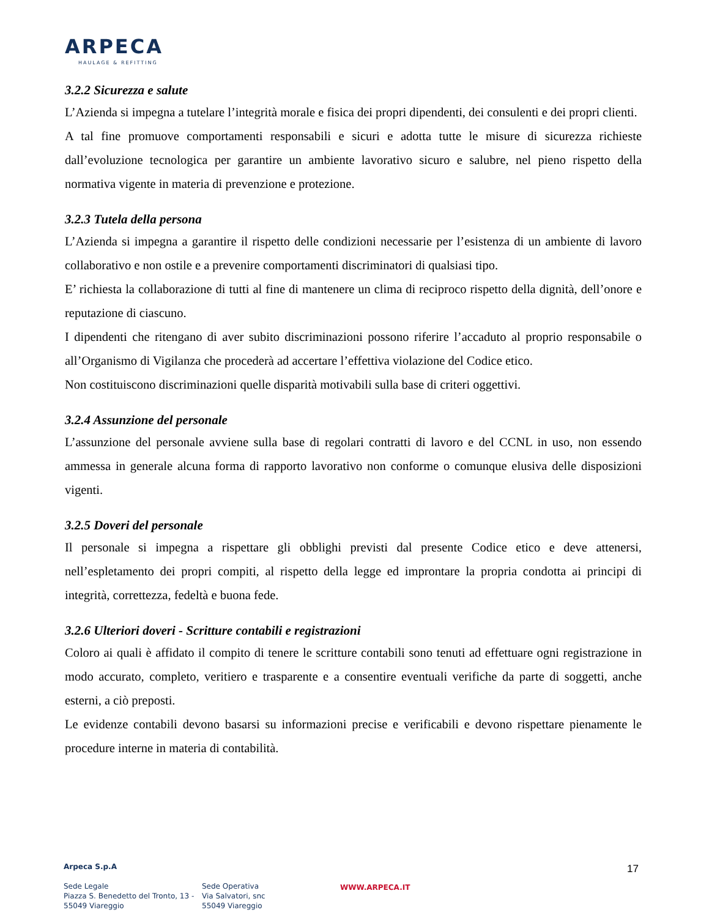ARPECA
HAULAGE & REFITTING
3.2.2 Sicurezza e salute
L’Azienda si impegna a tutelare l’integrità morale e fisica dei propri dipendenti, dei consulenti e dei propri clienti.
A tal fine promuove comportamenti responsabili e sicuri e adotta tutte le misure di sicurezza richieste dall’evoluzione tecnologica per garantire un ambiente lavorativo sicuro e salubre, nel pieno rispetto della normativa vigente in materia di prevenzione e protezione.
3.2.3 Tutela della persona
L’Azienda si impegna a garantire il rispetto delle condizioni necessarie per l’esistenza di un ambiente di lavoro collaborativo e non ostile e a prevenire comportamenti discriminatori di qualsiasi tipo.
E’ richiesta la collaborazione di tutti al fine di mantenere un clima di reciproco rispetto della dignità, dell’onore e reputazione di ciascuno.
I dipendenti che ritengano di aver subito discriminazioni possono riferire l’accaduto al proprio responsabile o all’Organismo di Vigilanza che procederà ad accertare l’effettiva violazione del Codice etico.
Non costituiscono discriminazioni quelle disparità motivabili sulla base di criteri oggettivi.
3.2.4 Assunzione del personale
L’assunzione del personale avviene sulla base di regolari contratti di lavoro e del CCNL in uso, non essendo ammessa in generale alcuna forma di rapporto lavorativo non conforme o comunque elusiva delle disposizioni vigenti.
3.2.5 Doveri del personale
Il personale si impegna a rispettare gli obblighi previsti dal presente Codice etico e deve attenersi, nell’espletamento dei propri compiti, al rispetto della legge ed improntare la propria condotta ai principi di integrità, correttezza, fedeltà e buona fede.
3.2.6 Ulteriori doveri - Scritture contabili e registrazioni
Coloro ai quali è affidato il compito di tenere le scritture contabili sono tenuti ad effettuare ogni registrazione in modo accurato, completo, veritiero e trasparente e a consentire eventuali verifiche da parte di soggetti, anche esterni, a ciò preposti.
Le evidenze contabili devono basarsi su informazioni precise e verificabili e devono rispettare pienamente le procedure interne in materia di contabilità.
Arpeca S.p.A
Sede Legale
Piazza S. Benedetto del Tronto, 13 -
55049 Viareggio
Sede Operativa
Via Salvatori, snc
55049 Viareggio
WWW.ARPECA.IT
17